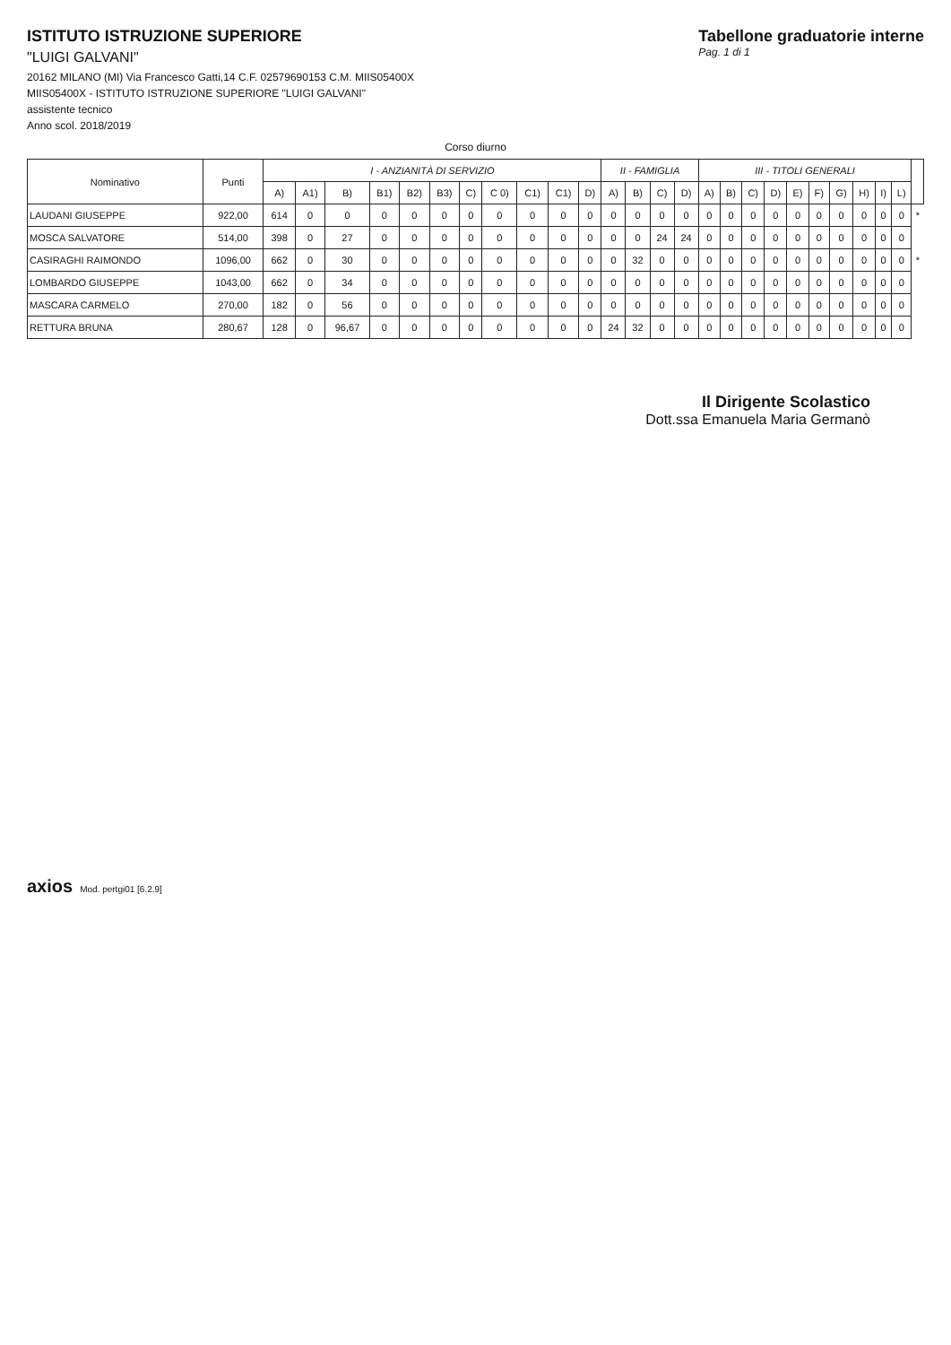ISTITUTO ISTRUZIONE SUPERIORE
"LUIGI GALVANI"
20162 MILANO (MI) Via Francesco Gatti,14 C.F. 02579690153 C.M. MIIS05400X
MIIS05400X - ISTITUTO ISTRUZIONE SUPERIORE "LUIGI GALVANI"
assistente tecnico
Anno scol. 2018/2019
Tabellone graduatorie interne
Pag. 1 di 1
Corso diurno
| Nominativo | Punti | I - ANZIANITÀ DI SERVIZIO | | | | | | | | | | | II - FAMIGLIA | | | | III - TITOLI GENERALI | | | | | | | | | | |
| --- | --- | --- | --- | --- | --- | --- | --- | --- | --- | --- | --- | --- | --- | --- | --- | --- | --- | --- | --- | --- | --- | --- | --- | --- | --- | --- | --- |
| | | A) | A1) | B) | B1) | B2) | B3) | C) | C 0) | C1) | C1) | D) | A) | B) | C) | D) | A) | B) | C) | D) | E) | F) | G) | H) | I) | L) | |
| LAUDANI GIUSEPPE | 922,00 | 614 | 0 | 0 | 0 | 0 | 0 | 0 | 0 | 0 | 0 | 0 | 0 | 0 | 0 | 0 | 0 | 0 | 0 | 0 | 0 | 0 | 0 | 0 | 0 | 0 | * |
| MOSCA SALVATORE | 514,00 | 398 | 0 | 27 | 0 | 0 | 0 | 0 | 0 | 0 | 0 | 0 | 0 | 0 | 24 | 24 | 0 | 0 | 0 | 0 | 0 | 0 | 0 | 0 | 0 | 0 | |
| CASIRAGHI RAIMONDO | 1096,00 | 662 | 0 | 30 | 0 | 0 | 0 | 0 | 0 | 0 | 0 | 0 | 0 | 32 | 0 | 0 | 0 | 0 | 0 | 0 | 0 | 0 | 0 | 0 | 0 | 0 | * |
| LOMBARDO GIUSEPPE | 1043,00 | 662 | 0 | 34 | 0 | 0 | 0 | 0 | 0 | 0 | 0 | 0 | 0 | 0 | 0 | 0 | 0 | 0 | 0 | 0 | 0 | 0 | 0 | 0 | 0 | 0 | |
| MASCARA CARMELO | 270,00 | 182 | 0 | 56 | 0 | 0 | 0 | 0 | 0 | 0 | 0 | 0 | 0 | 0 | 0 | 0 | 0 | 0 | 0 | 0 | 0 | 0 | 0 | 0 | 0 | 0 | |
| RETTURA BRUNA | 280,67 | 128 | 0 | 96,67 | 0 | 0 | 0 | 0 | 0 | 0 | 0 | 0 | 24 | 32 | 0 | 0 | 0 | 0 | 0 | 0 | 0 | 0 | 0 | 0 | 0 | 0 | |
Il Dirigente Scolastico
Dott.ssa Emanuela Maria Germanò
axios Mod. pertgi01 [6.2.9]